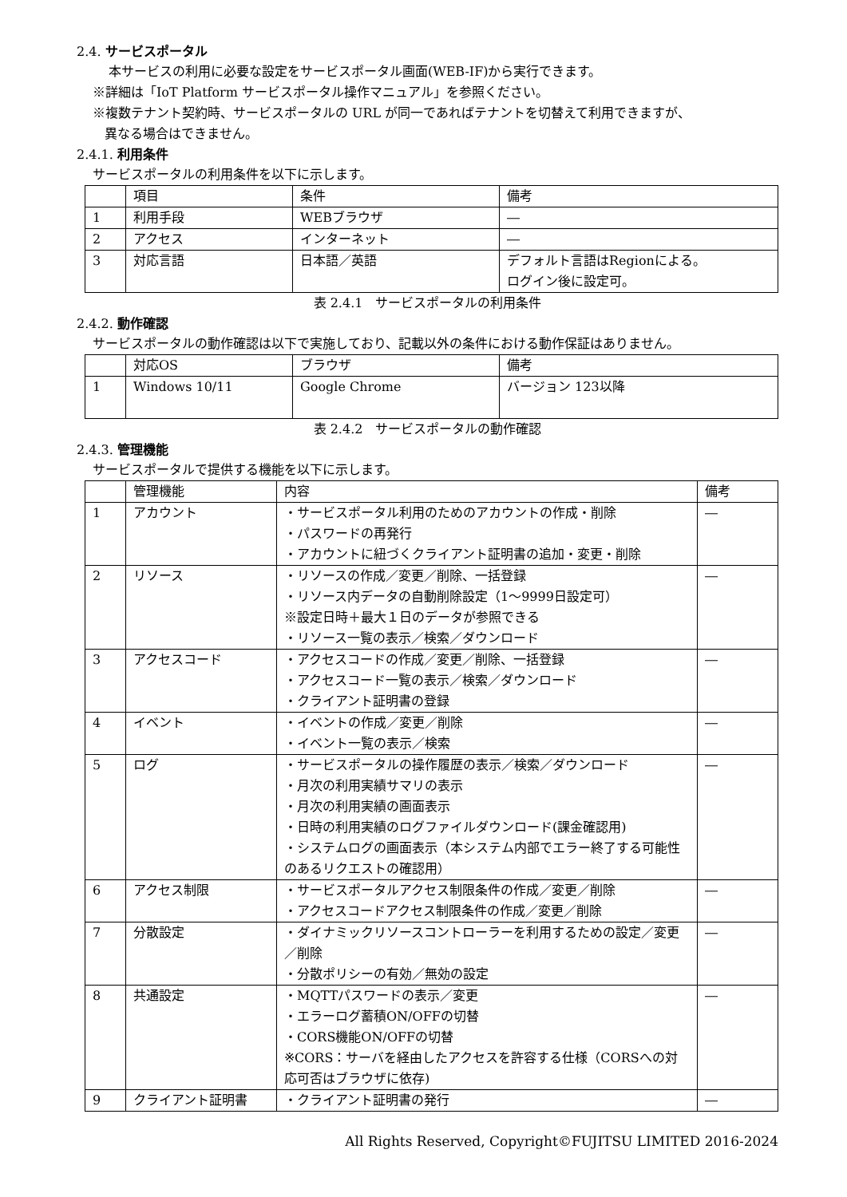2.4. サービスポータル
本サービスの利用に必要な設定をサービスポータル画面(WEB-IF)から実行できます。
※詳細は「IoT Platform サービスポータル操作マニュアル」を参照ください。
※複数テナント契約時、サービスポータルの URL が同一であればテナントを切替えて利用できますが、
異なる場合はできません。
2.4.1. 利用条件
サービスポータルの利用条件を以下に示します。
| | 項目 | 条件 | 備考 |
| --- | --- | --- | --- |
| 1 | 利用手段 | WEBブラウザ | ― |
| 2 | アクセス | インターネット | ― |
| 3 | 対応言語 | 日本語／英語 | デフォルト言語はRegionによる。 ログイン後に設定可。 |
表 2.4.1　サービスポータルの利用条件
2.4.2. 動作確認
サービスポータルの動作確認は以下で実施しており、記載以外の条件における動作保証はありません。
| | 対応OS | ブラウザ | 備考 |
| --- | --- | --- | --- |
| 1 | Windows 10/11 | Google Chrome | バージョン 123以降 |
表 2.4.2　サービスポータルの動作確認
2.4.3. 管理機能
サービスポータルで提供する機能を以下に示します。
| | 管理機能 | 内容 | 備考 |
| --- | --- | --- | --- |
| 1 | アカウント | ・サービスポータル利用のためのアカウントの作成・削除 ・パスワードの再発行 ・アカウントに紐づくクライアント証明書の追加・変更・削除 | ― |
| 2 | リソース | ・リソースの作成／変更／削除、一括登録 ・リソース内データの自動削除設定（1～9999日設定可） ※設定日時＋最大１日のデータが参照できる ・リソース一覧の表示／検索／ダウンロード | ― |
| 3 | アクセスコード | ・アクセスコードの作成／変更／削除、一括登録 ・アクセスコード一覧の表示／検索／ダウンロード ・クライアント証明書の登録 | ― |
| 4 | イベント | ・イベントの作成／変更／削除 ・イベント一覧の表示／検索 | ― |
| 5 | ログ | ・サービスポータルの操作履歴の表示／検索／ダウンロード ・月次の利用実績サマリの表示 ・月次の利用実績の画面表示 ・日時の利用実績のログファイルダウンロード(課金確認用) ・システムログの画面表示（本システム内部でエラー終了する可能性のあるリクエストの確認用） | ― |
| 6 | アクセス制限 | ・サービスポータルアクセス制限条件の作成／変更／削除 ・アクセスコードアクセス制限条件の作成／変更／削除 | ― |
| 7 | 分散設定 | ・ダイナミックリソースコントローラーを利用するための設定／変更／削除 ・分散ポリシーの有効／無効の設定 | ― |
| 8 | 共通設定 | ・MQTTパスワードの表示／変更 ・エラーログ蓄積ON/OFFの切替 ・CORS機能ON/OFFの切替 ※CORS：サーバを経由したアクセスを許容する仕様（CORSへの対応可否はブラウザに依存) | ― |
| 9 | クライアント証明書 | ・クライアント証明書の発行 | ― |
All Rights Reserved, Copyright©FUJITSU LIMITED 2016-2024